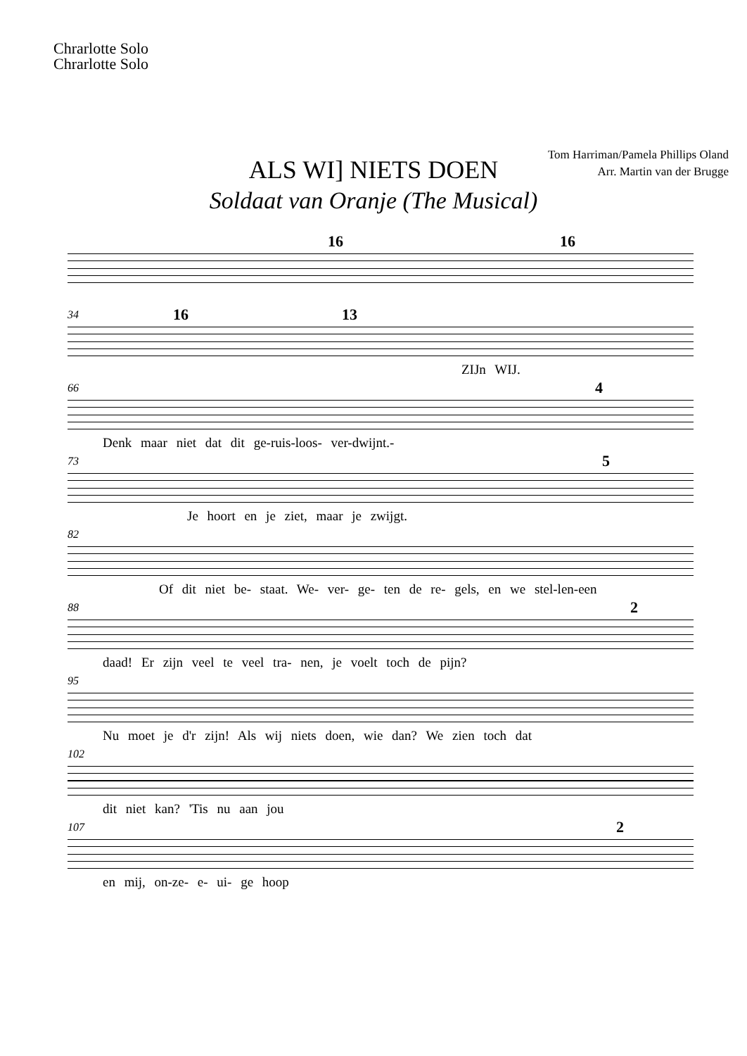Chrarlotte Solo
Chrarlotte Solo
ALS WI] NIETS DOEN
Soldaat van Oranje (The Musical)
Tom Harriman/Pamela Phillips Oland
Arr. Martin van der Brugge
16 16
34
16 13
ZIJn WIJ.
66
4
Denk maar niet dat dit ge-ruis-loos- ver-dwijnt.-
73
5
Je hoort en je ziet, maar je zwijgt.
82
Of dit niet be- staat. We- ver- ge- ten de re- gels, en we stel-len-een
88
2
daad! Er zijn veel te veel tra- nen, je voelt toch de pijn?
95
Nu moet je d'r zijn! Als wij niets doen, wie dan? We zien toch dat
102
dit niet kan? 'Tis nu aan jou
107
2
en mij, on-ze- e- ui- ge hoop